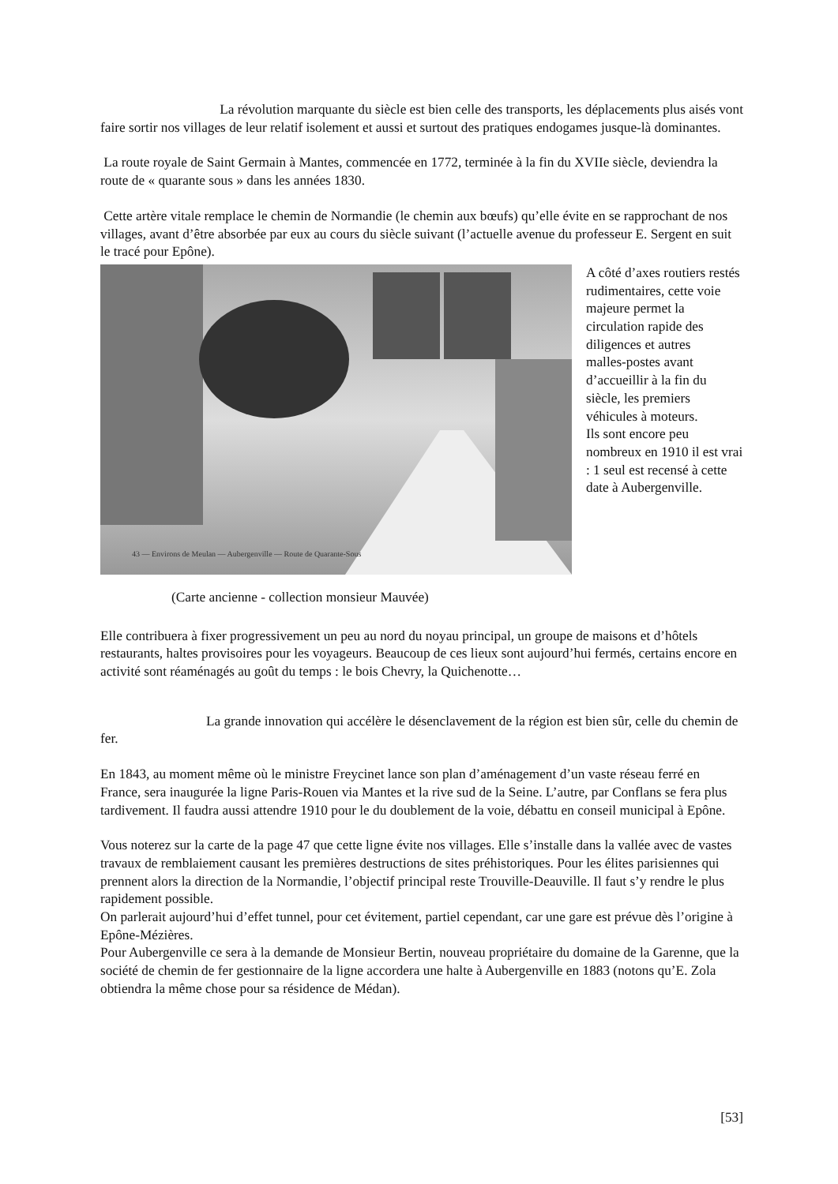La révolution marquante du siècle est bien celle des transports, les déplacements plus aisés vont faire sortir nos villages de leur relatif isolement et aussi et surtout des pratiques endogames jusque-là dominantes.
La route royale de Saint Germain à Mantes, commencée en 1772, terminée à la fin du XVIIe siècle, deviendra la route de « quarante sous » dans les années 1830.
Cette artère vitale remplace le chemin de Normandie (le chemin aux bœufs) qu’elle évite en se rapprochant de nos villages, avant d’être absorbée par eux au cours du siècle suivant (l’actuelle avenue du professeur E. Sergent en suit le tracé pour Epône).
43 — Environs de Meulan — Aubergenville — Route de Quarante-Sous
A côté d’axes routiers restés rudimentaires, cette voie majeure permet la circulation rapide des diligences et autres
malles-postes avant d’accueillir à la fin du siècle, les premiers véhicules à moteurs.
Ils sont encore peu nombreux en 1910 il est vrai : 1 seul est recensé à cette date à Aubergenville.
(Carte ancienne - collection monsieur Mauvée)
Elle contribuera à fixer progressivement un peu au nord du noyau principal, un groupe de maisons et d’hôtels restaurants, haltes provisoires pour les voyageurs. Beaucoup de ces lieux sont aujourd’hui fermés, certains encore en activité sont réaménagés au goût du temps : le bois Chevry, la Quichenotte…
La grande innovation qui accélère le désenclavement de la région est bien sûr, celle du chemin de fer.
En 1843, au moment même où le ministre Freycinet lance son plan d’aménagement d’un vaste réseau ferré en France, sera inaugurée la ligne Paris-Rouen via Mantes et la rive sud de la Seine. L’autre, par Conflans se fera plus tardivement. Il faudra aussi attendre 1910 pour le du doublement de la voie, débattu en conseil municipal à Epône.
Vous noterez sur la carte de la page 47 que cette ligne évite nos villages. Elle s’installe dans la vallée avec de vastes travaux de remblaiement causant les premières destructions de sites préhistoriques. Pour les élites parisiennes qui prennent alors la direction de la Normandie, l’objectif principal reste Trouville-Deauville. Il faut s’y rendre le plus rapidement possible.
On parlerait aujourd’hui d’effet tunnel, pour cet évitement, partiel cependant, car une gare est prévue dès l’origine à Epône-Mézières.
Pour Aubergenville ce sera à la demande de Monsieur Bertin, nouveau propriétaire du domaine de la Garenne, que la société de chemin de fer gestionnaire de la ligne accordera une halte à Aubergenville en 1883 (notons qu’E. Zola obtiendra la même chose pour sa résidence de Médan).
[53]